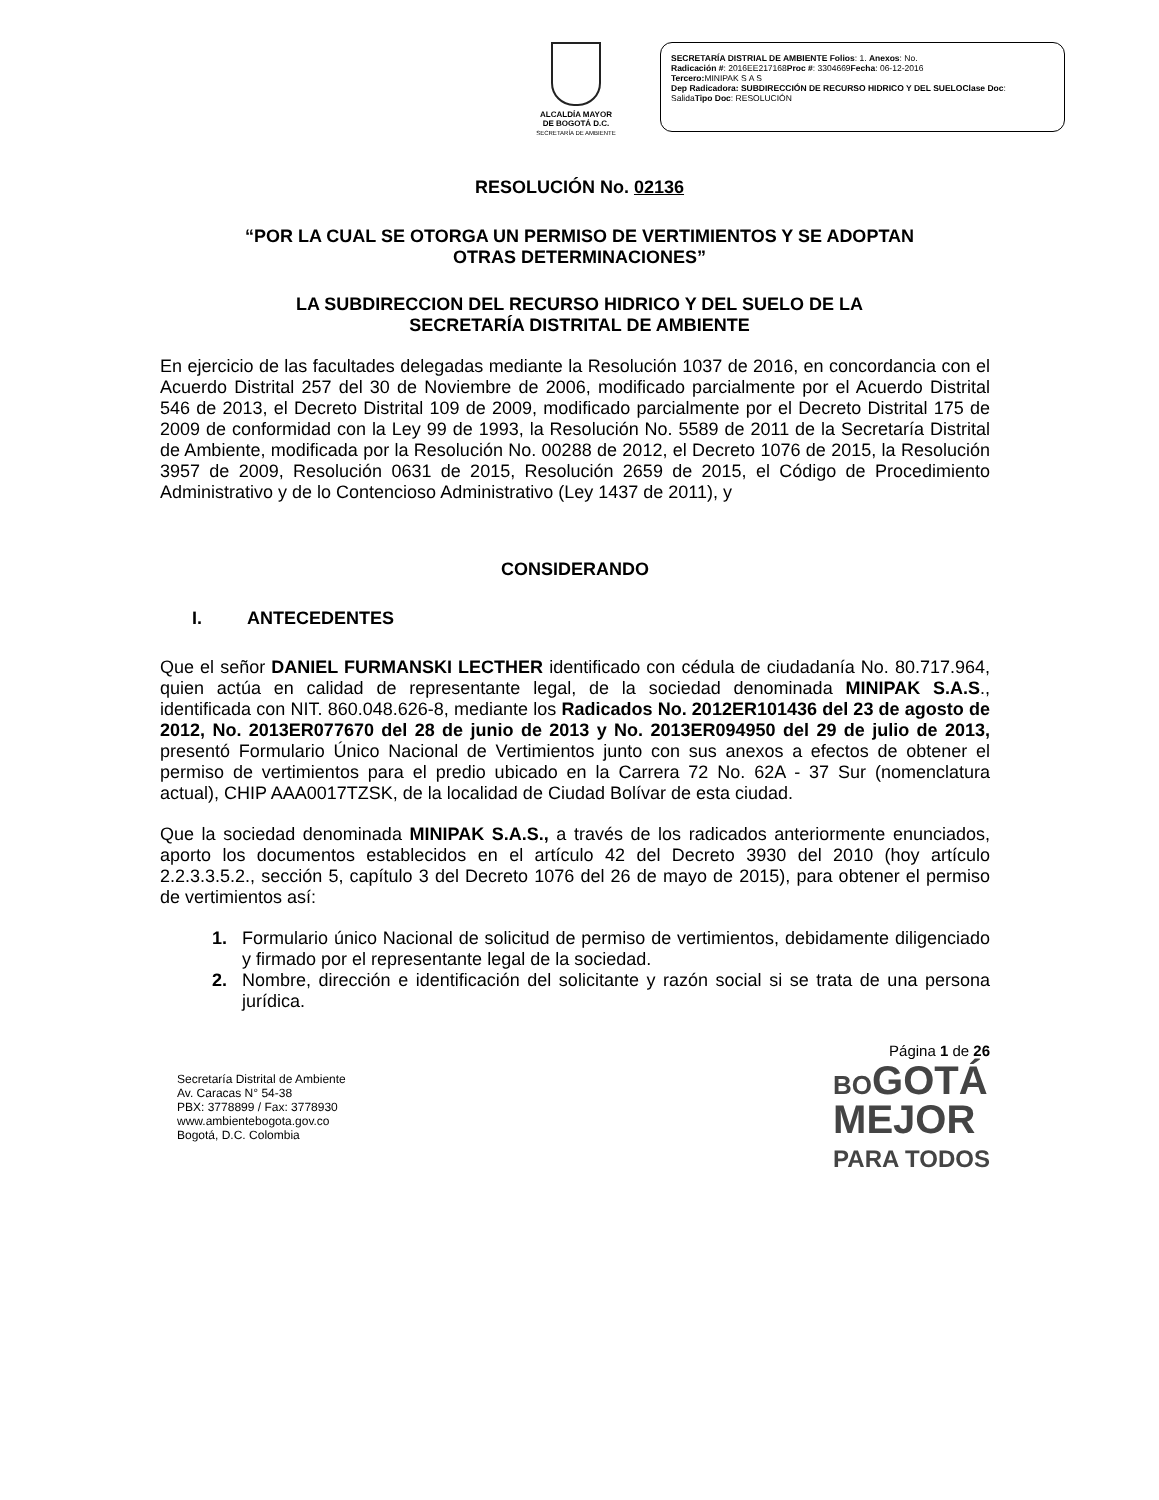ALCALDÍA MAYOR
DE BOGOTÁ D.C.
SECRETARÍA DE AMBIENTE
SECRETARÍA DISTRIAL DE AMBIENTE Folios: 1. Anexos: No.
Radicación #: 2016EE217168Proc #: 3304669Fecha: 06-12-2016
Tercero: MINIPAK S A S
Dep Radicadora: SUBDIRECCIÓN DE RECURSO HIDRICO Y DEL SUELOClase Doc:
SalidaTipo Doc: RESOLUCIÓN
RESOLUCIÓN No. 02136
“POR LA CUAL SE OTORGA UN PERMISO DE VERTIMIENTOS Y SE ADOPTAN
OTRAS DETERMINACIONES”
LA SUBDIRECCION DEL RECURSO HIDRICO Y DEL SUELO DE LA
SECRETARÍA DISTRITAL DE AMBIENTE
En ejercicio de las facultades delegadas mediante la Resolución 1037 de 2016, en concordancia con el Acuerdo Distrital 257 del 30 de Noviembre de 2006, modificado parcialmente por el Acuerdo Distrital 546 de 2013, el Decreto Distrital 109 de 2009, modificado parcialmente por el Decreto Distrital 175 de 2009 de conformidad con la Ley 99 de 1993, la Resolución No. 5589 de 2011 de la Secretaría Distrital de Ambiente, modificada por la Resolución No. 00288 de 2012, el Decreto 1076 de 2015, la Resolución 3957 de 2009, Resolución 0631 de 2015, Resolución 2659 de 2015, el Código de Procedimiento Administrativo y de lo Contencioso Administrativo (Ley 1437 de 2011), y
CONSIDERANDO
I. ANTECEDENTES
Que el señor DANIEL FURMANSKI LECTHER identificado con cédula de ciudadanía No. 80.717.964, quien actúa en calidad de representante legal, de la sociedad denominada MINIPAK S.A.S., identificada con NIT. 860.048.626-8, mediante los Radicados No. 2012ER101436 del 23 de agosto de 2012, No. 2013ER077670 del 28 de junio de 2013 y No. 2013ER094950 del 29 de julio de 2013, presentó Formulario Único Nacional de Vertimientos junto con sus anexos a efectos de obtener el permiso de vertimientos para el predio ubicado en la Carrera 72 No. 62A - 37 Sur (nomenclatura actual), CHIP AAA0017TZSK, de la localidad de Ciudad Bolívar de esta ciudad.
Que la sociedad denominada MINIPAK S.A.S., a través de los radicados anteriormente enunciados, aporto los documentos establecidos en el artículo 42 del Decreto 3930 del 2010 (hoy artículo 2.2.3.3.5.2., sección 5, capítulo 3 del Decreto 1076 del 26 de mayo de 2015), para obtener el permiso de vertimientos así:
1. Formulario único Nacional de solicitud de permiso de vertimientos, debidamente diligenciado y firmado por el representante legal de la sociedad.
2. Nombre, dirección e identificación del solicitante y razón social si se trata de una persona jurídica.
Secretaría Distrital de Ambiente
Av. Caracas N° 54-38
PBX: 3778899 / Fax: 3778930
www.ambientebogota.gov.co
Bogotá, D.C. Colombia
Página 1 de 26
BOGOTÁ
MEJOR
PARA TODOS